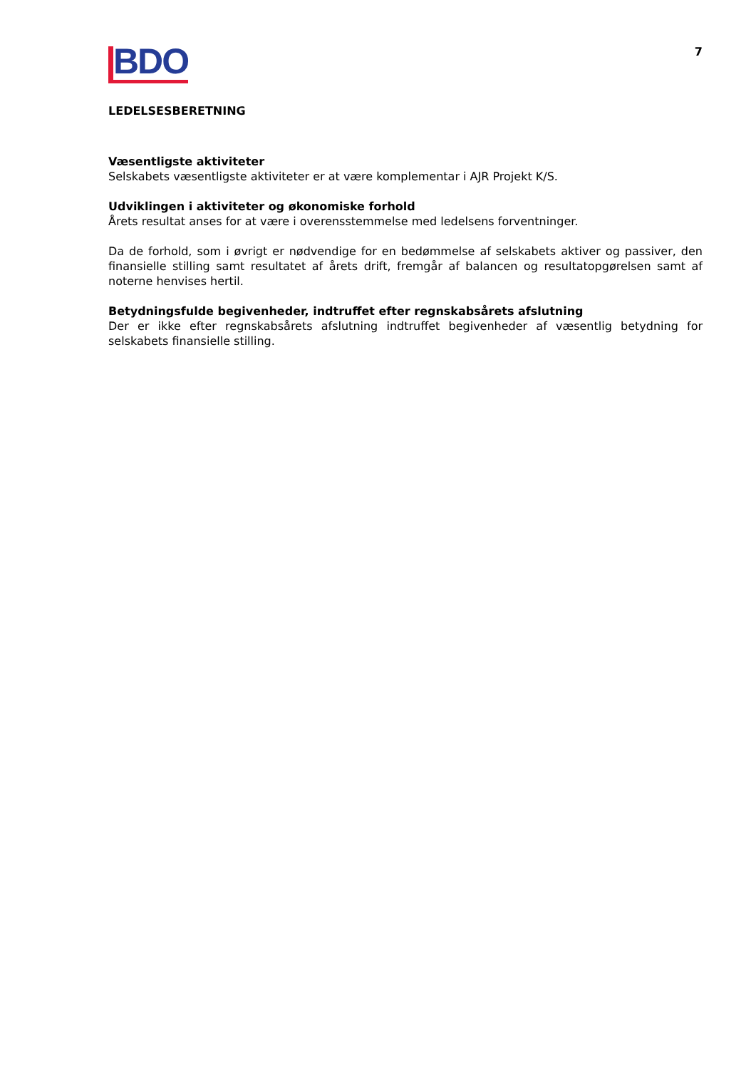BDO
7
LEDELSESBERETNING
Væsentligste aktiviteter
Selskabets væsentligste aktiviteter er at være komplementar i AJR Projekt K/S.
Udviklingen i aktiviteter og økonomiske forhold
Årets resultat anses for at være i overensstemmelse med ledelsens forventninger.
Da de forhold, som i øvrigt er nødvendige for en bedømmelse af selskabets aktiver og passiver, den finansielle stilling samt resultatet af årets drift, fremgår af balancen og resultatopgørelsen samt af noterne henvises hertil.
Betydningsfulde begivenheder, indtruffet efter regnskabsårets afslutning
Der er ikke efter regnskabsårets afslutning indtruffet begivenheder af væsentlig betydning for selskabets finansielle stilling.